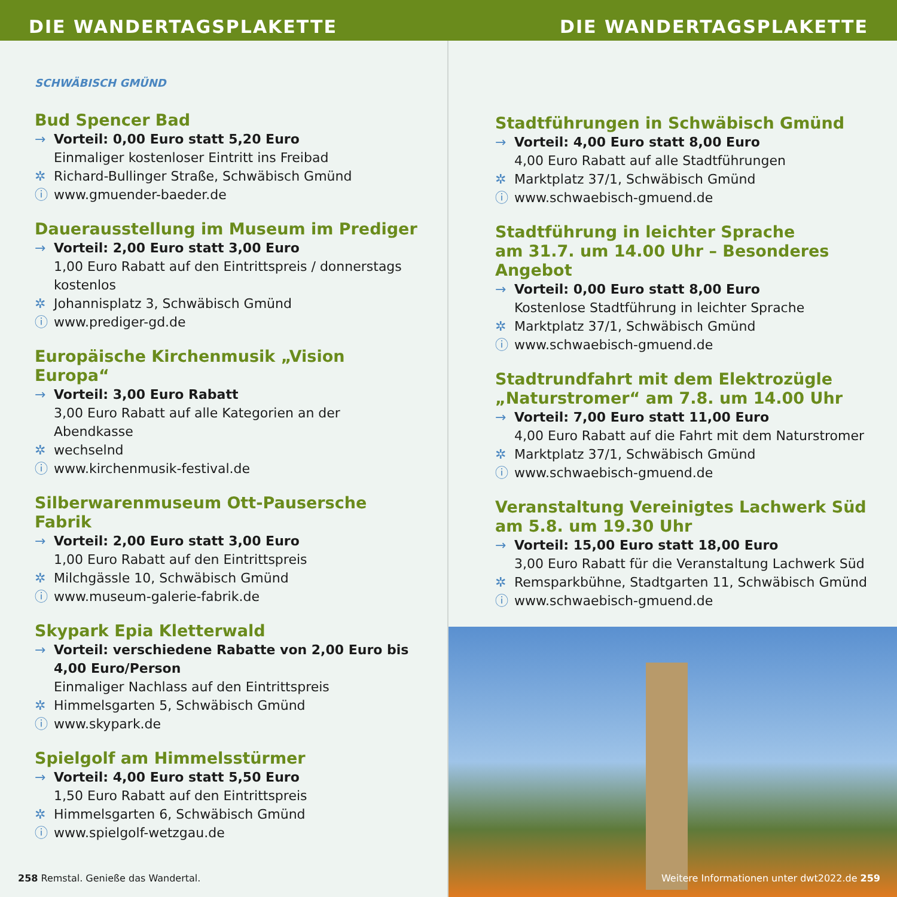DIE WANDERTAGSPLAKETTE DIE WANDERTAGSPLAKETTE
SCHWÄBISCH GMÜND
Bud Spencer Bad
→ Vorteil: 0,00 Euro statt 5,20 Euro
Einmaliger kostenloser Eintritt ins Freibad
✲ Richard-Bullinger Straße, Schwäbisch Gmünd
ⓘ www.gmuender-baeder.de
Dauerausstellung im Museum im Prediger
→ Vorteil: 2,00 Euro statt 3,00 Euro
1,00 Euro Rabatt auf den Eintrittspreis / donnerstags kostenlos
✲ Johannisplatz 3, Schwäbisch Gmünd
ⓘ www.prediger-gd.de
Europäische Kirchenmusik „Vision Europa“
→ Vorteil: 3,00 Euro Rabatt
3,00 Euro Rabatt auf alle Kategorien an der Abendkasse
✲ wechselnd
ⓘ www.kirchenmusik-festival.de
Silberwarenmuseum Ott-Pausersche Fabrik
→ Vorteil: 2,00 Euro statt 3,00 Euro
1,00 Euro Rabatt auf den Eintrittspreis
✲ Milchgässle 10, Schwäbisch Gmünd
ⓘ www.museum-galerie-fabrik.de
Skypark Epia Kletterwald
→ Vorteil: verschiedene Rabatte von 2,00 Euro bis 4,00 Euro/Person
Einmaliger Nachlass auf den Eintrittspreis
✲ Himmelsgarten 5, Schwäbisch Gmünd
ⓘ www.skypark.de
Spielgolf am Himmelsstürmer
→ Vorteil: 4,00 Euro statt 5,50 Euro
1,50 Euro Rabatt auf den Eintrittspreis
✲ Himmelsgarten 6, Schwäbisch Gmünd
ⓘ www.spielgolf-wetzgau.de
258 Remstal. Genieße das Wandertal.
Stadtführungen in Schwäbisch Gmünd
→ Vorteil: 4,00 Euro statt 8,00 Euro
4,00 Euro Rabatt auf alle Stadtführungen
✲ Marktplatz 37/1, Schwäbisch Gmünd
ⓘ www.schwaebisch-gmuend.de
Stadtführung in leichter Sprache
am 31.7. um 14.00 Uhr – Besonderes Angebot
→ Vorteil: 0,00 Euro statt 8,00 Euro
Kostenlose Stadtführung in leichter Sprache
✲ Marktplatz 37/1, Schwäbisch Gmünd
ⓘ www.schwaebisch-gmuend.de
Stadtrundfahrt mit dem Elektrozügle
„Naturstromer“ am 7.8. um 14.00 Uhr
→ Vorteil: 7,00 Euro statt 11,00 Euro
4,00 Euro Rabatt auf die Fahrt mit dem Naturstromer
✲ Marktplatz 37/1, Schwäbisch Gmünd
ⓘ www.schwaebisch-gmuend.de
Veranstaltung Vereinigtes Lachwerk Süd
am 5.8. um 19.30 Uhr
→ Vorteil: 15,00 Euro statt 18,00 Euro
3,00 Euro Rabatt für die Veranstaltung Lachwerk Süd
✲ Remsparkbühne, Stadtgarten 11, Schwäbisch Gmünd
ⓘ www.schwaebisch-gmuend.de
Weitere Informationen unter dwt2022.de 259